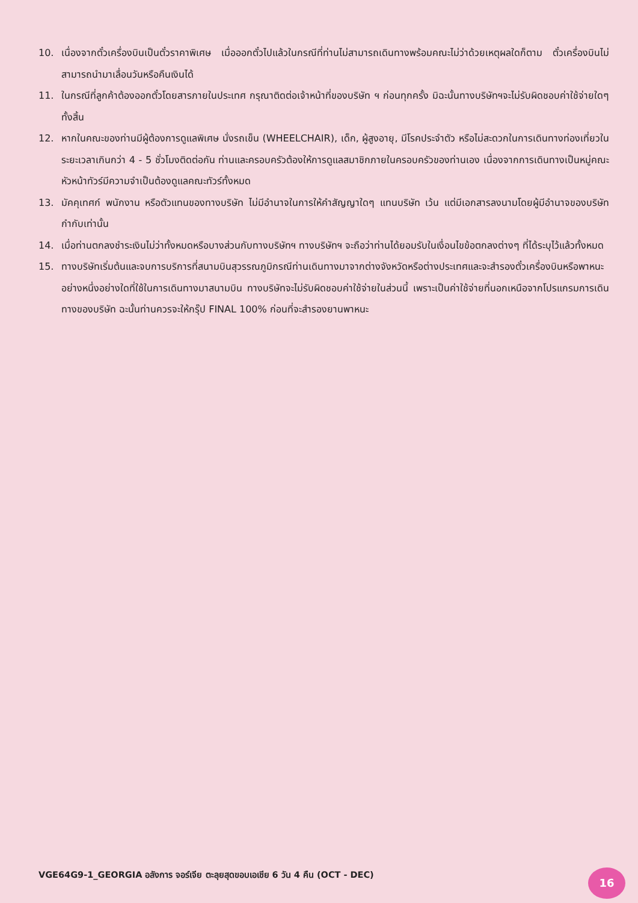10. เนื่องจากตั๋วเครื่องบินเป็นตั๋วราคาพิเศษ เมื่อออกตั๋วไปแล้วในกรณีที่ท่านไม่สามารถเดินทางพร้อมคณะไม่ว่าด้วยเหตุผลใดก็ตาม ตั๋วเครื่องบินไม่สามารถนำมาเลื่อนวันหรือคืนเงินได้
11. ในกรณีที่ลูกค้าต้องออกตั๋วโดยสารภายในประเทศ กรุณาติดต่อเจ้าหน้าที่ของบริษัท ฯ ก่อนทุกครั้ง มิฉะนั้นทางบริษัทฯจะไม่รับผิดชอบค่าใช้จ่ายใดๆ ทั้งสิ้น
12. หากในคณะของท่านมีผู้ต้องการดูแลพิเศษ นั่งรถเข็น (WHEELCHAIR), เด็ก, ผู้สูงอายุ, มีโรคประจำตัว หรือไม่สะดวกในการเดินทางท่องเที่ยวในระยะเวลาเกินกว่า 4 - 5 ชั่วโมงติดต่อกัน ท่านและครอบครัวต้องให้การดูแลสมาชิกภายในครอบครัวของท่านเอง เนื่องจากการเดินทางเป็นหมู่คณะ หัวหน้าทัวร์มีความจำเป็นต้องดูแลคณะทัวร์ทั้งหมด
13. มัคคุเทศก์ พนักงาน หรือตัวแทนของทางบริษัท ไม่มีอำนาจในการให้คำสัญญาใดๆ แทนบริษัท เว้น แต่มีเอกสารลงนามโดยผู้มีอำนาจของบริษัทกำกับเท่านั้น
14. เมื่อท่านตกลงชำระเงินไม่ว่าทั้งหมดหรือบางส่วนกับทางบริษัทฯ ทางบริษัทฯ จะถือว่าท่านได้ยอมรับในเงื่อนไขข้อตกลงต่างๆ ที่ได้ระบุไว้แล้วทั้งหมด
15. ทางบริษัทเริ่มต้นและจบการบริการที่สนามบินสุวรรณภูมิกรณีท่านเดินทางมาจากต่างจังหวัดหรือต่างประเทศและจะสำรองตั๋วเครื่องบินหรือพาหนะอย่างหนึ่งอย่างใดที่ใช้ในการเดินทางมาสนามบิน ทางบริษัทจะไม่รับผิดชอบค่าใช้จ่ายในส่วนนี้ เพราะเป็นค่าใช้จ่ายที่นอกเหนือจากโปรแกรมการเดินทางของบริษัท ฉะนั้นท่านควรจะให้กรุ๊ป FINAL 100% ก่อนที่จะสำรองยานพาหนะ
VGE64G9-1_GEORGIA อลังการ จอร์เจีย ตะลุยสุดขอบเอเชีย 6 วัน 4 คืน (OCT - DEC)
16